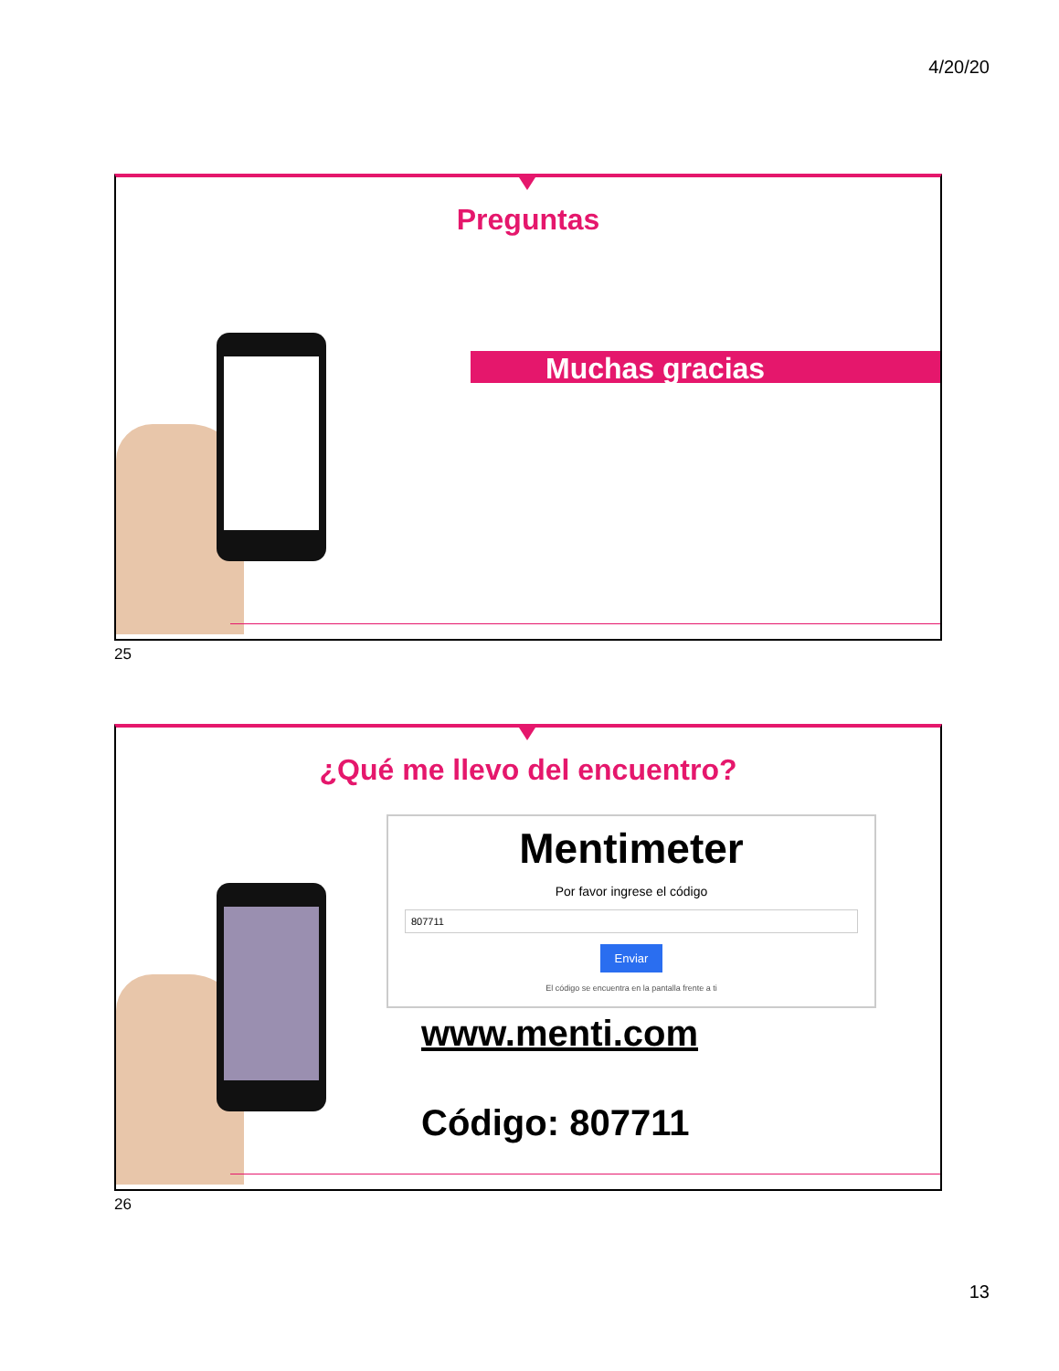4/20/20
Preguntas
Muchas gracias
25
¿Qué me llevo del encuentro?
Mentimeter
Por favor ingrese el código
807711
Enviar
El código se encuentra en la pantalla frente a ti
www.menti.com
Código: 807711
26
13